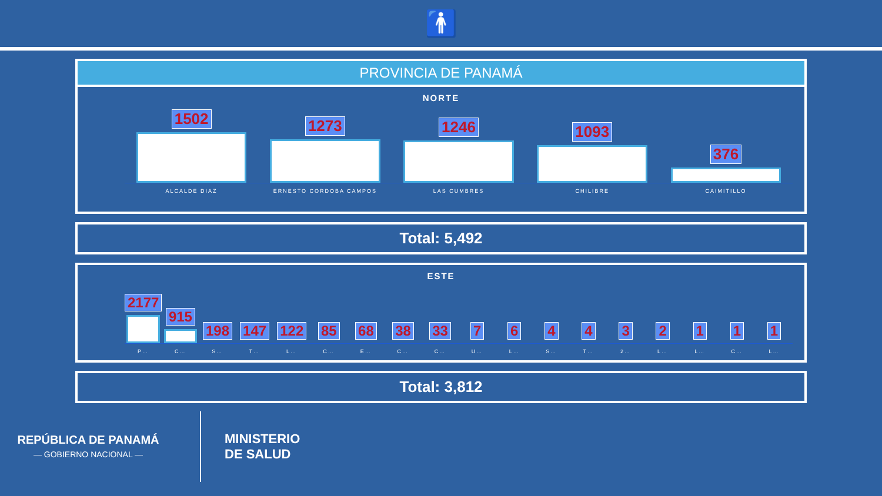🚹
PROVINCIA DE PANAMÁ
NORTE
1502
1273
1246
1093
376
ALCALDE DIAZ ERNESTO CORDOBA CAMPOS LAS CUMBRES CHILIBRE CAIMITILLO
Total: 5,492
ESTE
2177
915
198
147
122
85
68
38
33
7
6
4
4
3
2
1
1
1
P… C… S… T… L… C… E… C… C… U… L… S… T… 2… L… L… C… L…
Total: 3,812
REPÚBLICA DE PANAMÁ
— GOBIERNO NACIONAL —
MINISTERIO
DE SALUD